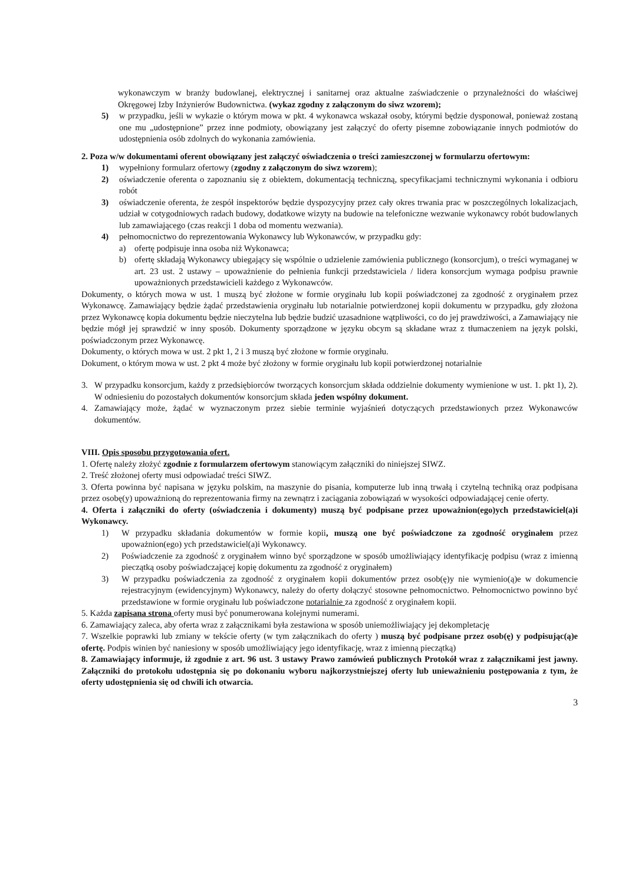wykonawczym w branży budowlanej, elektrycznej i sanitarnej oraz aktualne zaświadczenie o przynależności do właściwej Okręgowej Izby Inżynierów Budownictwa. (wykaz zgodny z załączonym do siwz wzorem);
5) w przypadku, jeśli w wykazie o którym mowa w pkt. 4 wykonawca wskazał osoby, którymi będzie dysponował, ponieważ zostaną one mu „udostępnione” przez inne podmioty, obowiązany jest załączyć do oferty pisemne zobowiązanie innych podmiotów do udostępnienia osób zdolnych do wykonania zamówienia.
2. Poza w/w dokumentami oferent obowiązany jest załączyć oświadczenia o treści zamieszczonej w formularzu ofertowym:
1) wypełniony formularz ofertowy (zgodny z załączonym do siwz wzorem);
2) oświadczenie oferenta o zapoznaniu się z obiektem, dokumentacją techniczną, specyfikacjami technicznymi wykonania i odbioru robót
3) oświadczenie oferenta, że zespół inspektorów będzie dyspozycyjny przez cały okres trwania prac w poszczególnych lokalizacjach, udział w cotygodniowych radach budowy, dodatkowe wizyty na budowie na telefoniczne wezwanie wykonawcy robót budowlanych lub zamawiającego (czas reakcji 1 doba od momentu wezwania).
4) pełnomocnictwo do reprezentowania Wykonawcy lub Wykonawców, w przypadku gdy:
a) ofertę podpisuje inna osoba niż Wykonawca;
b) ofertę składają Wykonawcy ubiegający się wspólnie o udzielenie zamówienia publicznego (konsorcjum), o treści wymaganej w art. 23 ust. 2 ustawy – upoważnienie do pełnienia funkcji przedstawiciela / lidera konsorcjum wymaga podpisu prawnie upoważnionych przedstawicieli każdego z Wykonawców.
Dokumenty, o których mowa w ust. 1 muszą być złożone w formie oryginału lub kopii poświadczonej za zgodność z oryginałem przez Wykonawcę. Zamawiający będzie żądać przedstawienia oryginału lub notarialnie potwierdzonej kopii dokumentu w przypadku, gdy złożona przez Wykonawcę kopia dokumentu będzie nieczytelna lub będzie budzić uzasadnione wątpliwości, co do jej prawdziwości, a Zamawiający nie będzie mógł jej sprawdzić w inny sposób. Dokumenty sporządzone w języku obcym są składane wraz z tłumaczeniem na język polski, poświadczonym przez Wykonawcę.
Dokumenty, o których mowa w ust. 2 pkt 1, 2 i 3 muszą być złożone w formie oryginału.
Dokument, o którym mowa w ust. 2 pkt 4 może być złożony w formie oryginału lub kopii potwierdzonej notarialnie
3. W przypadku konsorcjum, każdy z przedsiębiorców tworzących konsorcjum składa oddzielnie dokumenty wymienione w ust. 1. pkt 1), 2). W odniesieniu do pozostałych dokumentów konsorcjum składa jeden wspólny dokument.
4. Zamawiający może, żądać w wyznaczonym przez siebie terminie wyjaśnień dotyczących przedstawionych przez Wykonawców dokumentów.
VIII. Opis sposobu przygotowania ofert.
1. Ofertę należy złożyć zgodnie z formularzem ofertowym stanowiącym załączniki do niniejszej SIWZ.
2. Treść złożonej oferty musi odpowiadać treści SIWZ.
3. Oferta powinna być napisana w języku polskim, na maszynie do pisania, komputerze lub inną trwałą i czytelną techniką oraz podpisana przez osobę(y) upoważnioną do reprezentowania firmy na zewnątrz i zaciągania zobowiązań w wysokości odpowiadającej cenie oferty.
4. Oferta i załączniki do oferty (oświadczenia i dokumenty) muszą być podpisane przez upoważnion(ego)ych przedstawiciel(a)i Wykonawcy.
1) W przypadku składania dokumentów w formie kopii, muszą one być poświadczone za zgodność oryginałem przez upoważnion(ego) ych przedstawiciel(a)i Wykonawcy.
2) Poświadczenie za zgodność z oryginałem winno być sporządzone w sposób umożliwiający identyfikację podpisu (wraz z imienną pieczątką osoby poświadczającej kopię dokumentu za zgodność z oryginałem)
3) W przypadku poświadczenia za zgodność z oryginałem kopii dokumentów przez osob(ę)y nie wymienio(ą)e w dokumencie rejestracyjnym (ewidencyjnym) Wykonawcy, należy do oferty dołączyć stosowne pełnomocnictwo. Pełnomocnictwo powinno być przedstawione w formie oryginału lub poświadczone notarialnie za zgodność z oryginałem kopii.
5. Każda zapisana strona oferty musi być ponumerowana kolejnymi numerami.
6. Zamawiający zaleca, aby oferta wraz z załącznikami była zestawiona w sposób uniemożliwiający jej dekompletację
7. Wszelkie poprawki lub zmiany w tekście oferty (w tym załącznikach do oferty ) muszą być podpisane przez osob(ę) y podpisując(ą)e ofertę. Podpis winien być naniesiony w sposób umożliwiający jego identyfikację, wraz z imienną pieczątką)
8. Zamawiający informuje, iż zgodnie z art. 96 ust. 3 ustawy Prawo zamówień publicznych Protokół wraz z załącznikami jest jawny. Załączniki do protokołu udostępnia się po dokonaniu wyboru najkorzystniejszej oferty lub unieważnieniu postępowania z tym, że oferty udostępnienia się od chwili ich otwarcia.
3